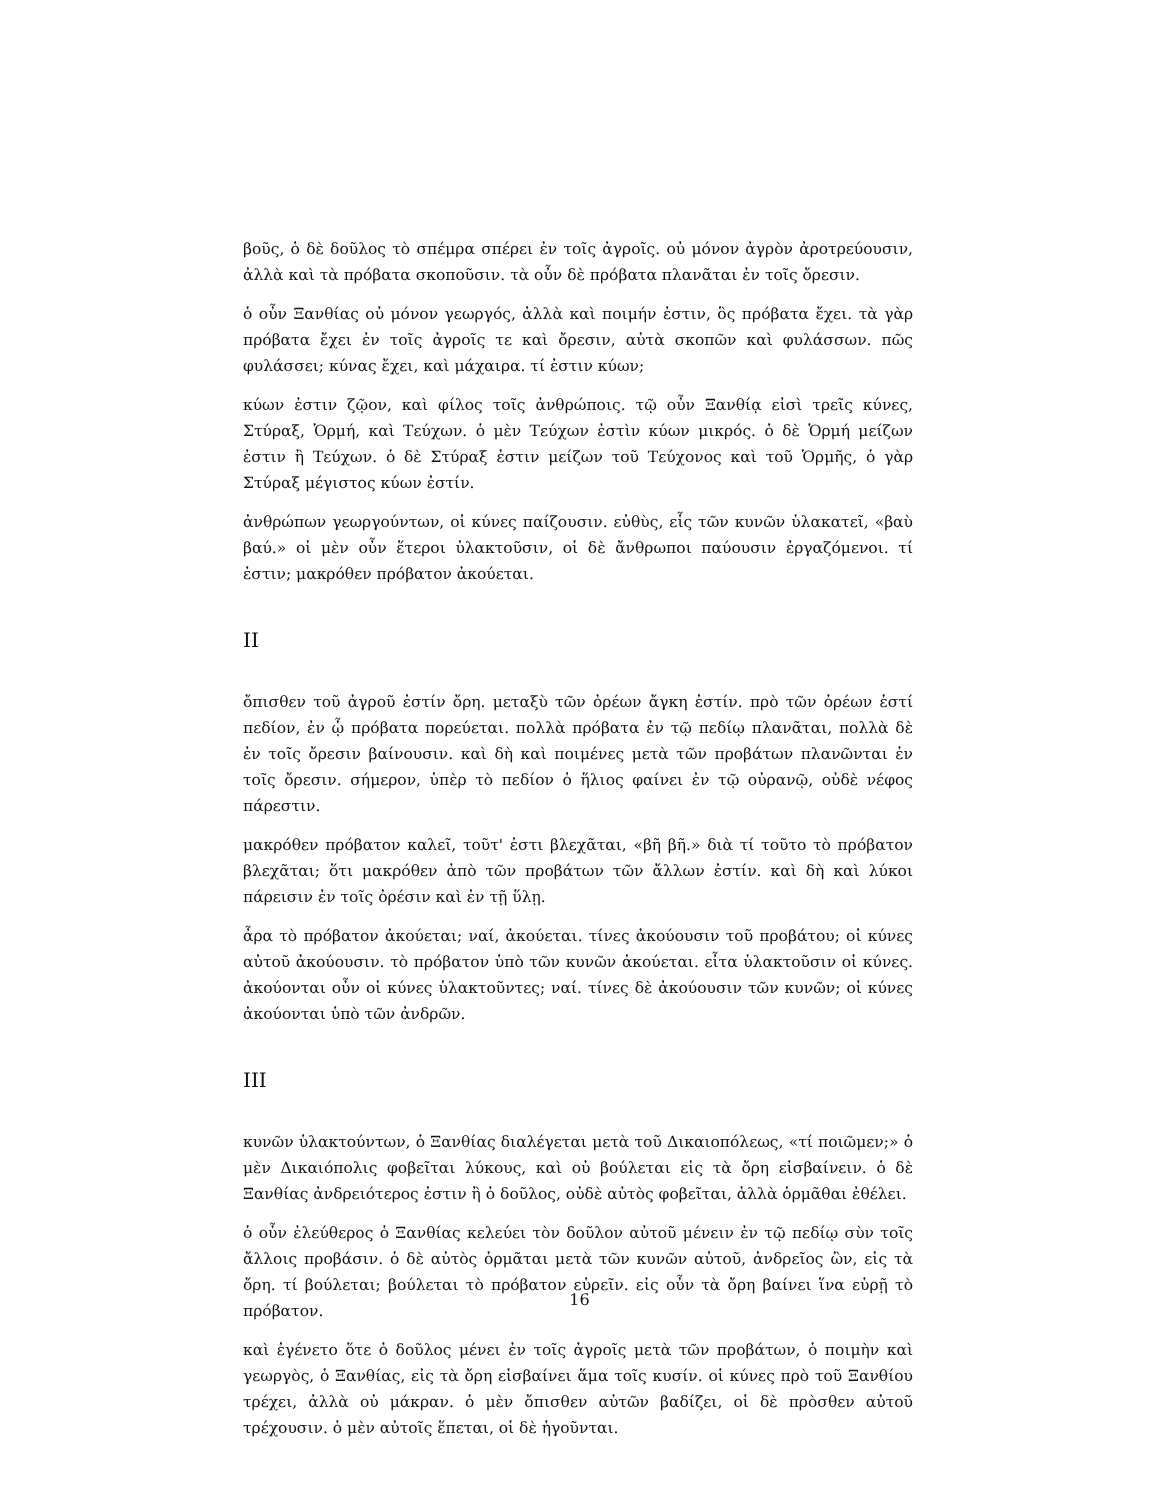βοῦς, ὁ δὲ δοῦλος τὸ σπέμρα σπέρει ἐν τοῖς ἀγροῖς. οὐ μόνον ἀγρὸν ἀροτρεύουσιν, ἀλλὰ καὶ τὰ πρόβατα σκοποῦσιν. τὰ οὖν δὲ πρόβατα πλανᾶται ἐν τοῖς ὄρεσιν.
ὁ οὖν Ξανθίας οὐ μόνον γεωργός, ἀλλὰ καὶ ποιμήν ἐστιν, ὃς πρόβατα ἔχει. τὰ γὰρ πρόβατα ἔχει ἐν τοῖς ἀγροῖς τε καὶ ὄρεσιν, αὐτὰ σκοπῶν καὶ φυλάσσων. πῶς φυλάσσει; κύνας ἔχει, καὶ μάχαιρα. τί ἐστιν κύων;
κύων ἐστιν ζῷον, καὶ φίλος τοῖς ἀνθρώποις. τῷ οὖν Ξανθίᾳ εἰσὶ τρεῖς κύνες, Στύραξ, Ὁρμή, καὶ Τεύχων. ὁ μὲν Τεύχων ἐστὶν κύων μικρός. ὁ δὲ Ὁρμή μείζων ἐστιν ἢ Τεύχων. ὁ δὲ Στύραξ ἐστιν μείζων τοῦ Τεύχονος καὶ τοῦ Ὁρμῆς, ὁ γὰρ Στύραξ μέγιστος κύων ἐστίν.
ἀνθρώπων γεωργούντων, οἱ κύνες παίζουσιν. εὐθὺς, εἷς τῶν κυνῶν ὑλακατεῖ, «βαὺ βαύ.» οἱ μὲν οὖν ἕτεροι ὑλακτοῦσιν, οἱ δὲ ἄνθρωποι παύουσιν ἐργαζόμενοι. τί ἐστιν; μακρόθεν πρόβατον ἀκούεται.
II
ὄπισθεν τοῦ ἀγροῦ ἐστίν ὄρη. μεταξὺ τῶν ὀρέων ἄγκη ἐστίν. πρὸ τῶν ὀρέων ἐστί πεδίον, ἐν ᾧ πρόβατα πορεύεται. πολλὰ πρόβατα ἐν τῷ πεδίῳ πλανᾶται, πολλὰ δὲ ἐν τοῖς ὄρεσιν βαίνουσιν. καὶ δὴ καὶ ποιμένες μετὰ τῶν προβάτων πλανῶνται ἐν τοῖς ὄρεσιν. σήμερον, ὑπὲρ τὸ πεδίον ὁ ἥλιος φαίνει ἐν τῷ οὐρανῷ, οὐδὲ νέφος πάρεστιν.
μακρόθεν πρόβατον καλεῖ, τοῦτ' ἐστι βλεχᾶται, «βῆ βῆ.» διὰ τί τοῦτο τὸ πρόβατον βλεχᾶται; ὅτι μακρόθεν ἀπὸ τῶν προβάτων τῶν ἄλλων ἐστίν. καὶ δὴ καὶ λύκοι πάρεισιν ἐν τοῖς ὀρέσιν καὶ ἐν τῇ ὕλῃ.
ἆρα τὸ πρόβατον ἀκούεται; ναί, ἀκούεται. τίνες ἀκούουσιν τοῦ προβάτου; οἱ κύνες αὐτοῦ ἀκούουσιν. τὸ πρόβατον ὑπὸ τῶν κυνῶν ἀκούεται. εἶτα ὑλακτοῦσιν οἱ κύνες. ἀκούονται οὖν οἱ κύνες ὑλακτοῦντες; ναί. τίνες δὲ ἀκούουσιν τῶν κυνῶν; οἱ κύνες ἀκούονται ὑπὸ τῶν ἀνδρῶν.
III
κυνῶν ὑλακτούντων, ὁ Ξανθίας διαλέγεται μετὰ τοῦ Δικαιοπόλεως, «τί ποιῶμεν;» ὁ μὲν Δικαιόπολις φοβεῖται λύκους, καὶ οὐ βούλεται εἰς τὰ ὄρη εἰσβαίνειν. ὁ δὲ Ξανθίας ἀνδρειότερος ἐστιν ἢ ὁ δοῦλος, οὐδὲ αὐτὸς φοβεῖται, ἀλλὰ ὁρμᾶθαι ἐθέλει.
ὁ οὖν ἐλεύθερος ὁ Ξανθίας κελεύει τὸν δοῦλον αὐτοῦ μένειν ἐν τῷ πεδίῳ σὺν τοῖς ἄλλοις προβάσιν. ὁ δὲ αὐτὸς ὁρμᾶται μετὰ τῶν κυνῶν αὐτοῦ, ἀνδρεῖος ὢν, εἰς τὰ ὄρη. τί βούλεται; βούλεται τὸ πρόβατον εὑρεῖν. εἰς οὖν τὰ ὄρη βαίνει ἵνα εὑρῇ τὸ πρόβατον.
καὶ ἐγένετο ὅτε ὁ δοῦλος μένει ἐν τοῖς ἀγροῖς μετὰ τῶν προβάτων, ὁ ποιμὴν καὶ γεωργὸς, ὁ Ξανθίας, εἰς τὰ ὄρη εἰσβαίνει ἅμα τοῖς κυσίν. οἱ κύνες πρὸ τοῦ Ξανθίου τρέχει, ἀλλὰ οὐ μάκραν. ὁ μὲν ὄπισθεν αὐτῶν βαδίζει, οἱ δὲ πρὸσθεν αὐτοῦ τρέχουσιν. ὁ μὲν αὐτοῖς ἕπεται, οἱ δὲ ἡγοῦνται.
16